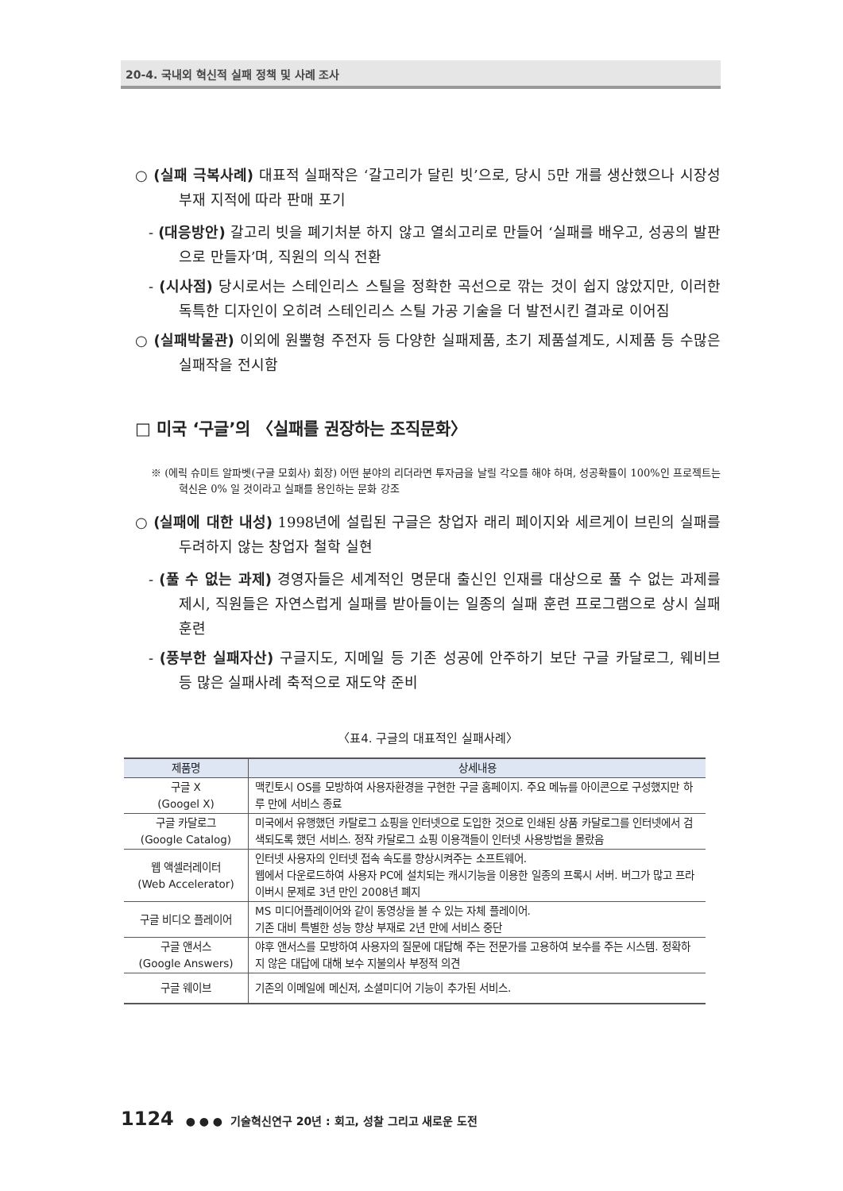20-4. 국내외 혁신적 실패 정책 및 사례 조사
○ (실패 극복사례) 대표적 실패작은 ‘갈고리가 달린 빗’으로, 당시 5만 개를 생산했으나 시장성 부재 지적에 따라 판매 포기
- (대응방안) 갈고리 빗을 폐기처분 하지 않고 열쇠고리로 만들어 ‘실패를 배우고, 성공의 발판으로 만들자’며, 직원의 의식 전환
- (시사점) 당시로서는 스테인리스 스틸을 정확한 곡선으로 깎는 것이 쉽지 않았지만, 이러한 독특한 디자인이 오히려 스테인리스 스틸 가공 기술을 더 발전시킨 결과로 이어짐
○ (실패박물관) 이외에 원뿔형 주전자 등 다양한 실패제품, 초기 제품설계도, 시제품 등 수많은 실패작을 전시함
□ 미국 ‘구글’의 〈실패를 권장하는 조직문화〉
※ (에릭 슈미트 알파벳(구글 모회사) 회장) 어떤 분야의 리더라면 투자금을 날릴 각오를 해야 하며, 성공확률이 100%인 프로젝트는 혁신은 0% 일 것이라고 실패를 용인하는 문화 강조
○ (실패에 대한 내성) 1998년에 설립된 구글은 창업자 래리 페이지와 세르게이 브린의 실패를 두려하지 않는 창업자 철학 실현
- (풀 수 없는 과제) 경영자들은 세계적인 명문대 출신인 인재를 대상으로 풀 수 없는 과제를 제시, 직원들은 자연스럽게 실패를 받아들이는 일종의 실패 훈련 프로그램으로 상시 실패 훈련
- (풍부한 실패자산) 구글지도, 지메일 등 기존 성공에 안주하기 보단 구글 카달로그, 웨비브 등 많은 실패사례 축적으로 재도약 준비
〈표4. 구글의 대표적인 실패사례〉
| 제품명 | 상세내용 |
| --- | --- |
| 구글 X (Googel X) | 맥킨토시 OS를 모방하여 사용자환경을 구현한 구글 홈페이지. 주요 메뉴를 아이콘으로 구성했지만 하루 만에 서비스 종료 |
| 구글 카달로그 (Google Catalog) | 미국에서 유행했던 카탈로그 쇼핑을 인터넷으로 도입한 것으로 인쇄된 상품 카달로그를 인터넷에서 검색되도록 했던 서비스. 정작 카달로그 쇼핑 이용객들이 인터넷 사용방법을 몰랐음 |
| 웹 액셀러레이터 (Web Accelerator) | 인터넷 사용자의 인터넷 접속 속도를 향상시켜주는 소프트웨어. 웹에서 다운로드하여 사용자 PC에 설치되는 캐시기능을 이용한 일종의 프록시 서버. 버그가 많고 프라이버시 문제로 3년 만인 2008년 폐지 |
| 구글 비디오 플레이어 | MS 미디어플레이어와 같이 동영상을 볼 수 있는 자체 플레이어. 기존 대비 특별한 성능 향상 부재로 2년 만에 서비스 중단 |
| 구글 앤서스 (Google Answers) | 야후 앤서스를 모방하여 사용자의 질문에 대답해 주는 전문가를 고용하여 보수를 주는 시스템. 정확하지 않은 대답에 대해 보수 지불의사 부정적 의견 |
| 구글 웨이브 | 기존의 이메일에 메신저, 소셜미디어 기능이 추가된 서비스. |
1124 ● ● ● 기술혁신연구 20년 : 회고, 성찰 그리고 새로운 도전